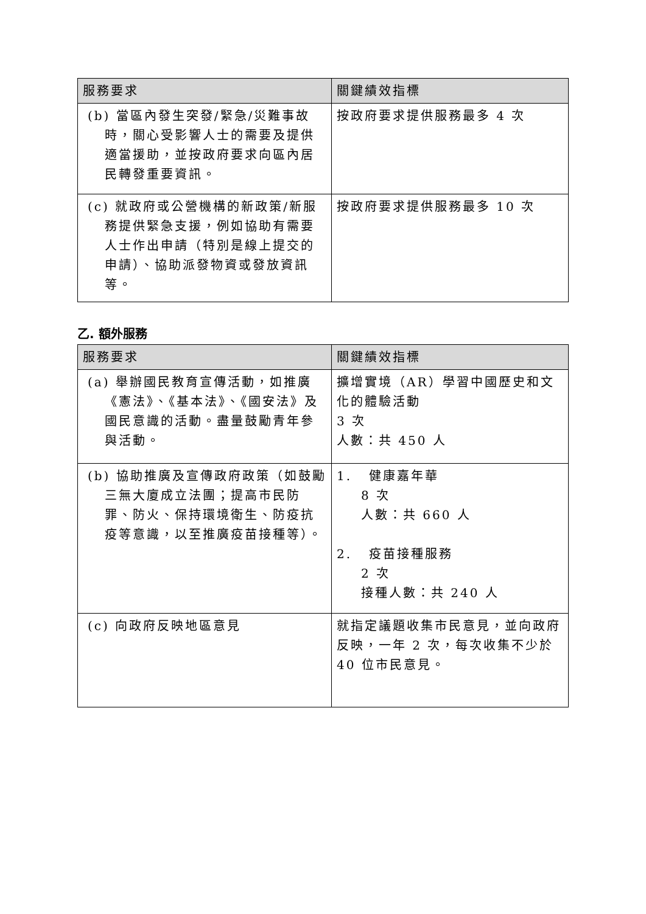| 服務要求 | 關鍵績效指標 |
| --- | --- |
| (b) 當區內發生突發/緊急/災難事故時，關心受影響人士的需要及提供適當援助，並按政府要求向區內居民轉發重要資訊。 | 按政府要求提供服務最多 4 次 |
| (c) 就政府或公營機構的新政策/新服務提供緊急支援，例如協助有需要人士作出申請（特別是線上提交的申請）、協助派發物資或發放資訊等。 | 按政府要求提供服務最多 10 次 |
乙. 額外服務
| 服務要求 | 關鍵績效指標 |
| --- | --- |
| (a) 舉辦國民教育宣傳活動，如推廣《憲法》、《基本法》、《國安法》及國民意識的活動。盡量鼓勵青年參與活動。 | 擴增實境（AR）學習中國歷史和文化的體驗活動 3 次 人數：共 450 人 |
| (b) 協助推廣及宣傳政府政策（如鼓勵三無大廈成立法團；提高市民防罪、防火、保持環境衛生、防疫抗疫等意識，以至推廣疫苗接種等）。 | 1. 健康嘉年華 8 次 人數：共 660 人 2. 疫苗接種服務 2 次 接種人數：共 240 人 |
| (c) 向政府反映地區意見 | 就指定議題收集市民意見，並向政府反映，一年 2 次，每次收集不少於 40 位市民意見。 |